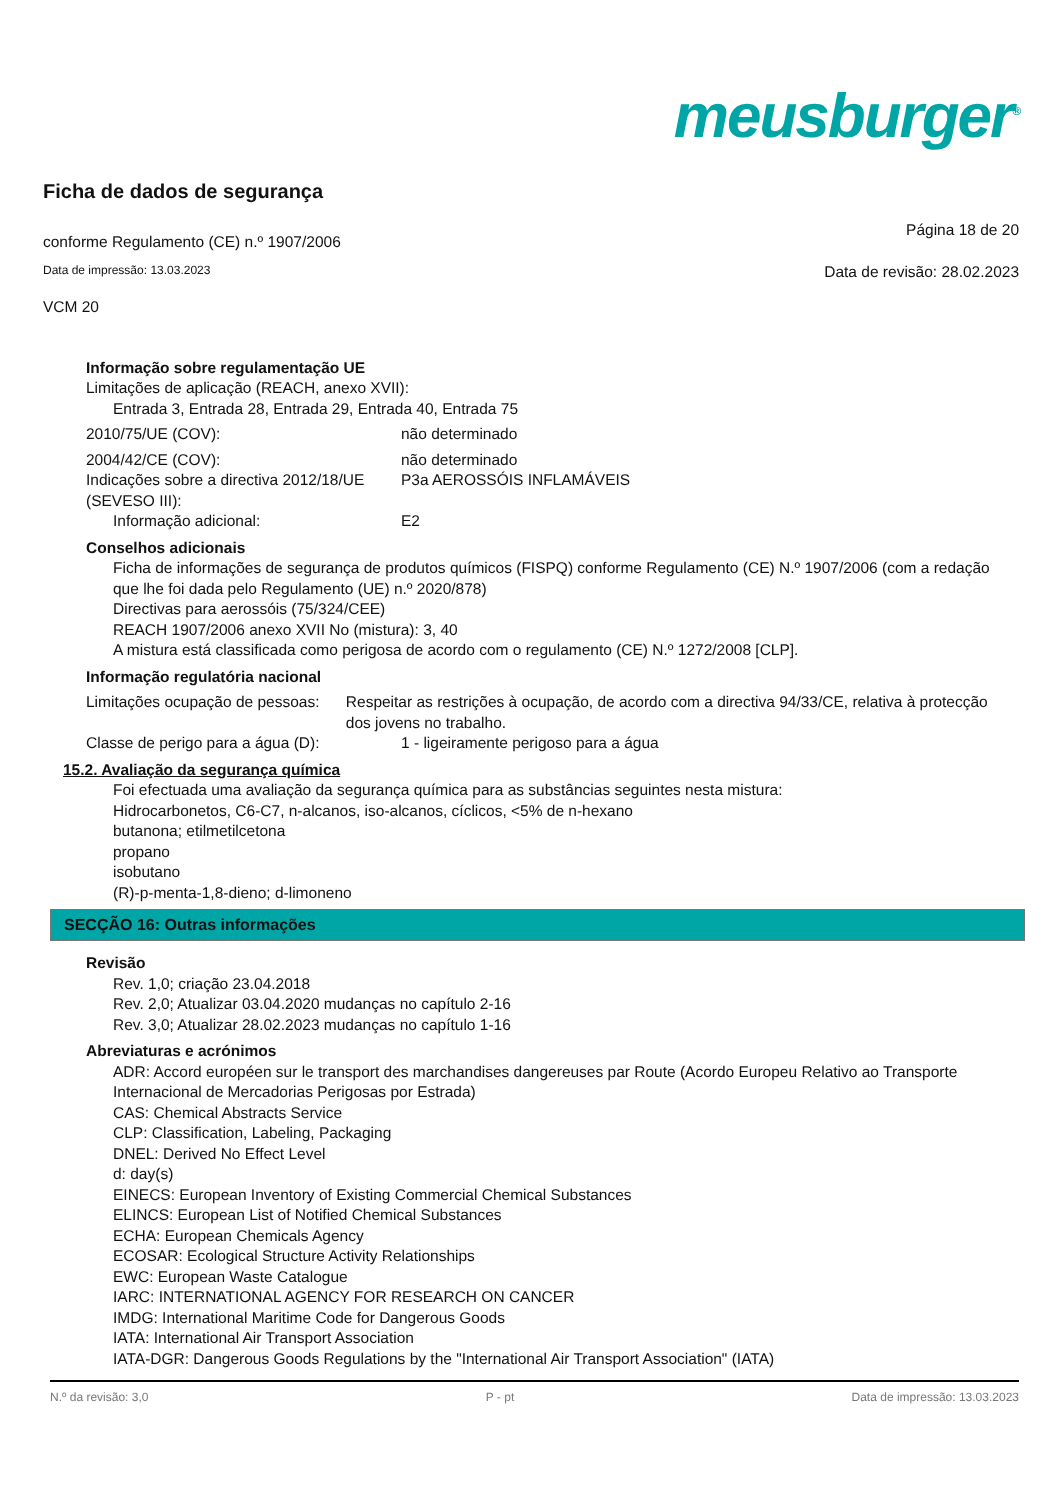meusburger<sup>®</sup>
Ficha de dados de segurança
conforme Regulamento (CE) n.º 1907/2006 Página 18 de 20
Data de impressão: 13.03.2023 Data de revisão: 28.02.2023
VCM 20
Informação sobre regulamentação UE
Limitações de aplicação (REACH, anexo XVII):
Entrada 3, Entrada 28, Entrada 29, Entrada 40, Entrada 75
2010/75/UE (COV): não determinado
2004/42/CE (COV): não determinado
Indicações sobre a directiva 2012/18/UE (SEVESO III):
P3a AEROSSÓIS INFLAMÁVEIS
Informação adicional: E2
Conselhos adicionais
Ficha de informações de segurança de produtos químicos (FISPQ) conforme Regulamento (CE) N.º 1907/2006 (com a redação que lhe foi dada pelo Regulamento (UE) n.º 2020/878)
Directivas para aerossóis (75/324/CEE)
REACH 1907/2006 anexo XVII No (mistura): 3, 40
A mistura está classificada como perigosa de acordo com o regulamento (CE) N.º 1272/2008 [CLP].
Informação regulatória nacional
Limitações ocupação de pessoas: Respeitar as restrições à ocupação, de acordo com a directiva 94/33/CE, relativa à protecção dos jovens no trabalho.
Classe de perigo para a água (D): 1 - ligeiramente perigoso para a água
15.2. Avaliação da segurança química
Foi efectuada uma avaliação da segurança química para as substâncias seguintes nesta mistura:
Hidrocarbonetos, C6-C7, n-alcanos, iso-alcanos, cíclicos, <5% de n-hexano
butanona; etilmetilcetona
propano
isobutano
(R)-p-menta-1,8-dieno; d-limoneno
SECÇÃO 16: Outras informações
Revisão
Rev. 1,0; criação 23.04.2018
Rev. 2,0; Atualizar 03.04.2020 mudanças no capítulo 2-16
Rev. 3,0; Atualizar 28.02.2023 mudanças no capítulo 1-16
Abreviaturas e acrónimos
ADR: Accord européen sur le transport des marchandises dangereuses par Route (Acordo Europeu Relativo ao Transporte Internacional de Mercadorias Perigosas por Estrada)
CAS: Chemical Abstracts Service
CLP: Classification, Labeling, Packaging
DNEL: Derived No Effect Level
d: day(s)
EINECS: European Inventory of Existing Commercial Chemical Substances
ELINCS: European List of Notified Chemical Substances
ECHA: European Chemicals Agency
ECOSAR: Ecological Structure Activity Relationships
EWC: European Waste Catalogue
IARC: INTERNATIONAL AGENCY FOR RESEARCH ON CANCER
IMDG: International Maritime Code for Dangerous Goods
IATA: International Air Transport Association
IATA-DGR: Dangerous Goods Regulations by the "International Air Transport Association" (IATA)
N.º da revisão: 3,0 P - pt Data de impressão: 13.03.2023